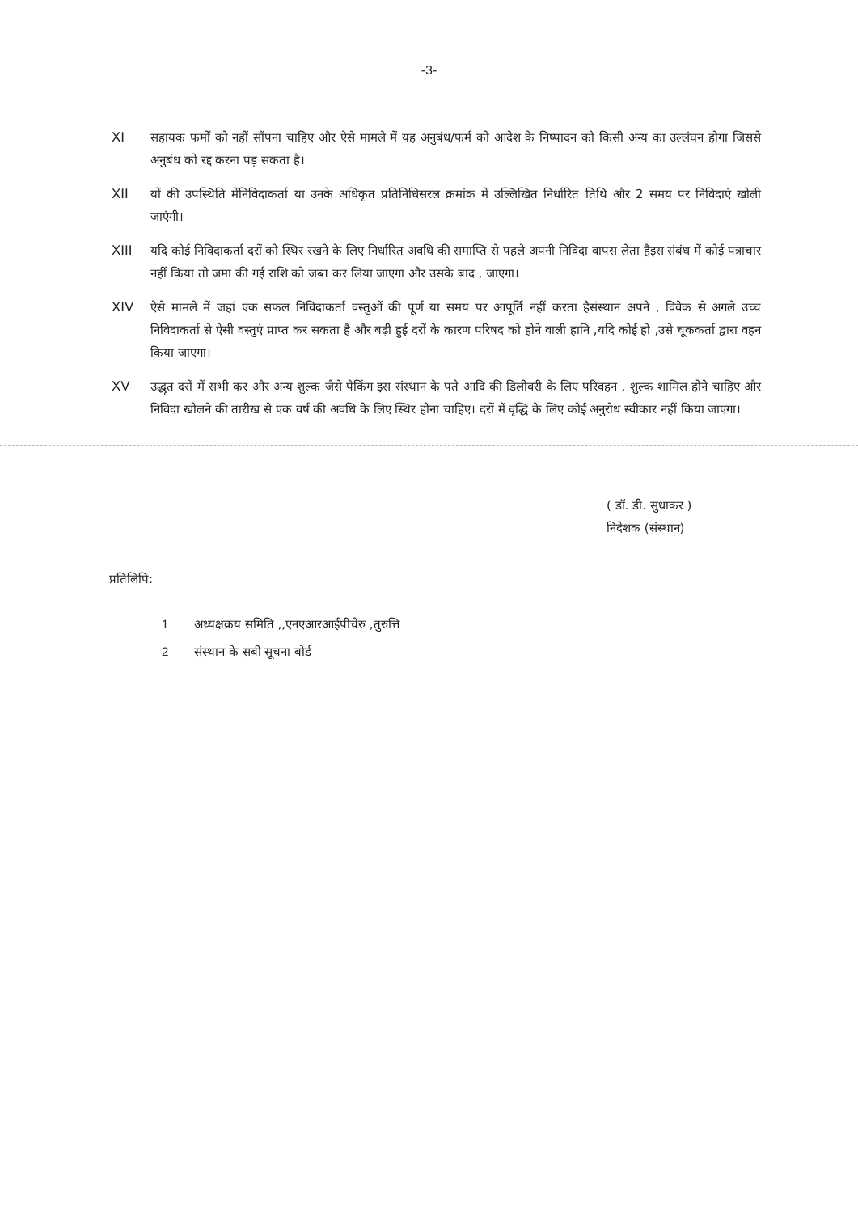-3-
XI सहायक फर्मों को नहीं सौंपना चाहिए और ऐसे मामले में यह अनुबंध/फर्म को आदेश के निष्पादन को किसी अन्य का उल्लंघन होगा जिससे अनुबंध को रद्द करना पड़ सकता है।
XII यों की उपस्थिति मेंनिविदाकर्ता या उनके अधिकृत प्रतिनिधिसरल क्रमांक में उल्लिखित निर्धारित तिथि और 2 समय पर निविदाएं खोली जाएंगी।
XIII यदि कोई निविदाकर्ता दरों को स्थिर रखने के लिए निर्धारित अवधि की समाप्ति से पहले अपनी निविदा वापस लेता हैइस संबंध में कोई पत्राचार नहीं किया तो जमा की गई राशि को जब्त कर लिया जाएगा और उसके बाद , जाएगा।
XIV ऐसे मामले में जहां एक सफल निविदाकर्ता वस्तुओं की पूर्ण या समय पर आपूर्ति नहीं करता हैसंस्थान अपने , विवेक से अगले उच्च निविदाकर्ता से ऐसी वस्तुएं प्राप्त कर सकता है और बढ़ी हुई दरों के कारण परिषद को होने वाली हानि ,यदि कोई हो ,उसे चूककर्ता द्वारा वहन किया जाएगा।
XV उद्धृत दरों में सभी कर और अन्य शुल्क जैसे पैकिंग इस संस्थान के पते आदि की डिलीवरी के लिए परिवहन , शुल्क शामिल होने चाहिए और निविदा खोलने की तारीख से एक वर्ष की अवधि के लिए स्थिर होना चाहिए। दरों में वृद्धि के लिए कोई अनुरोध स्वीकार नहीं किया जाएगा।
( डॉ. डी. सुधाकर )
निदेशक (संस्थान)
प्रतिलिपि:
1 अध्यक्षक्रय समिति ,,एनएआरआईपीचेरु ,तुरुत्ति
2 संस्थान के सबी सूचना बोर्ड